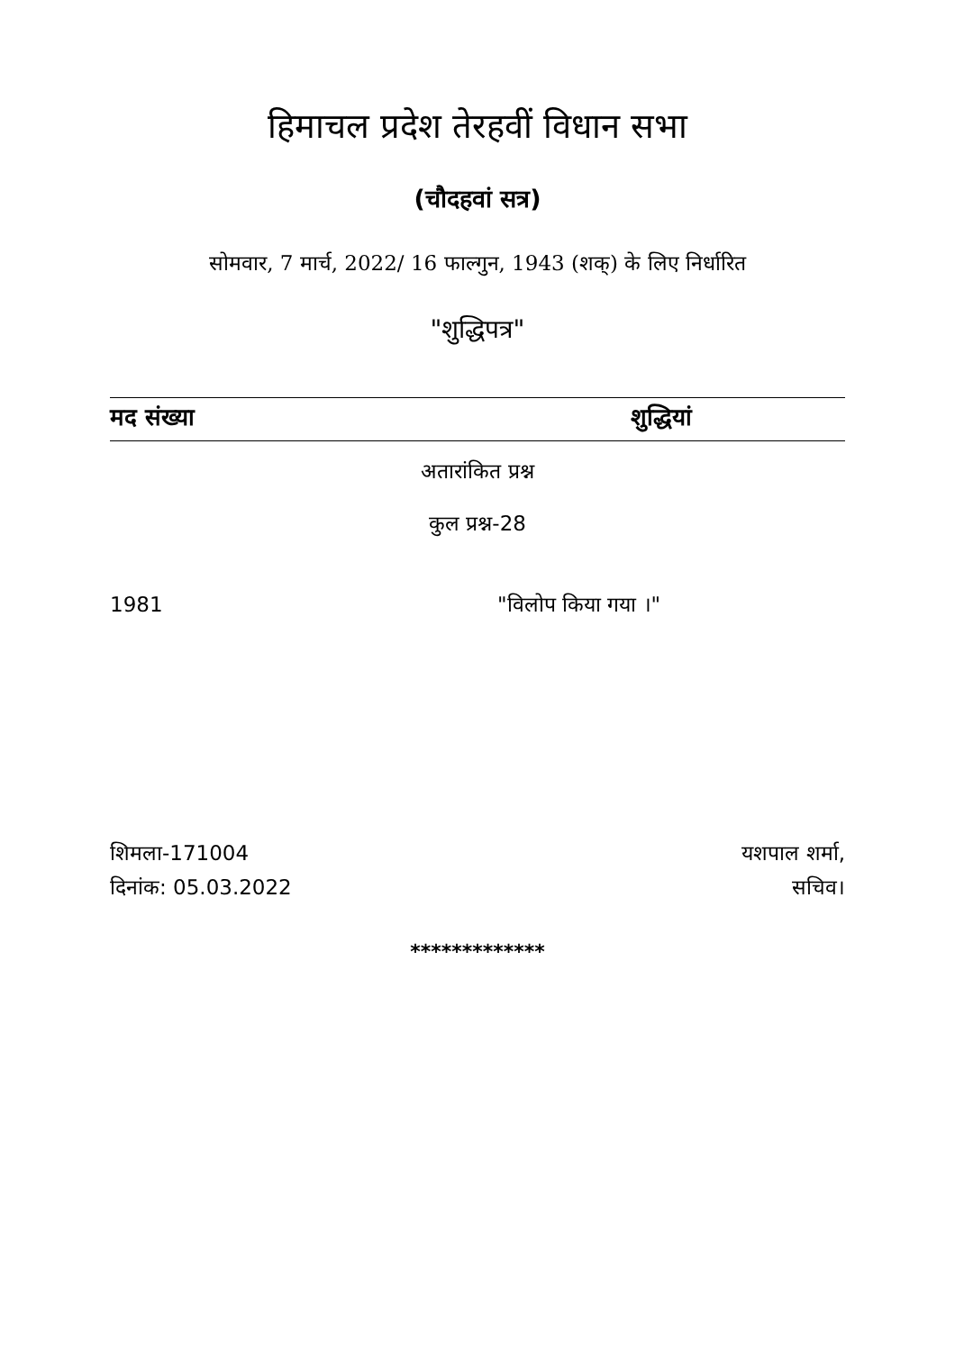हिमाचल प्रदेश तेरहवीं विधान सभा
(चौदहवां सत्र)
सोमवार, 7 मार्च, 2022/ 16 फाल्गुन, 1943 (शक्) के लिए निर्धारित
"शुद्धिपत्र"
मद संख्या शुद्धियां
अतारांकित प्रश्न
कुल प्रश्न-28
1981 "विलोप किया गया ।"
शिमला-171004
दिनांक: 05.03.2022
यशपाल शर्मा,
सचिव।
*************